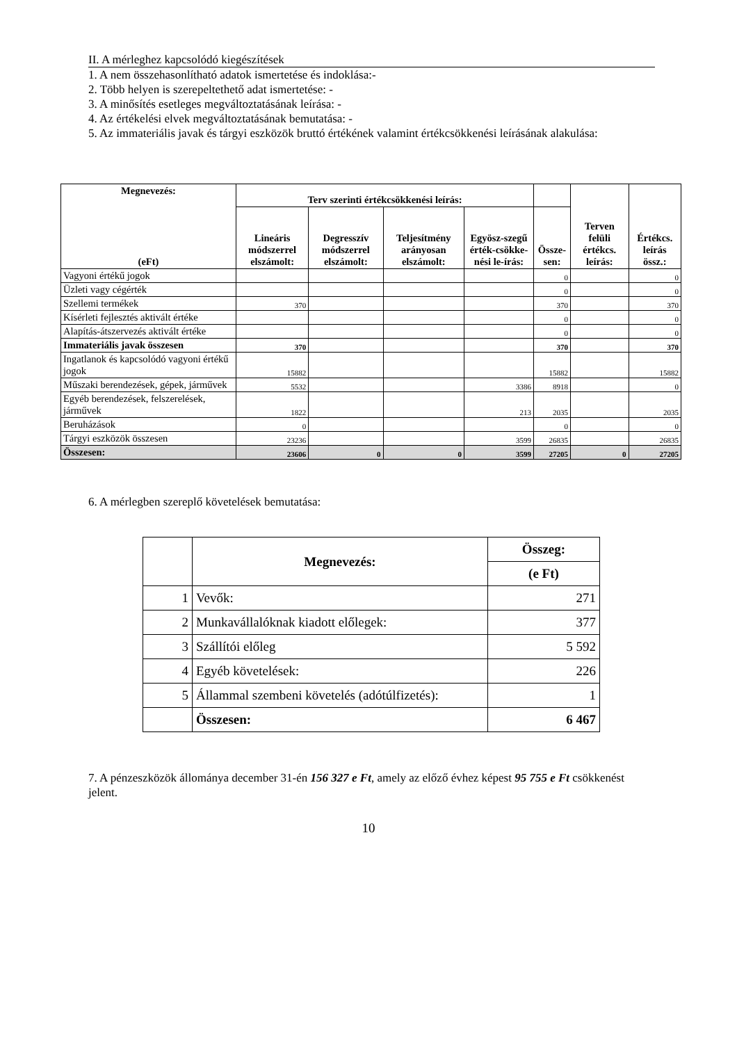II. A mérleghez kapcsolódó kiegészítések
1. A nem összehasonlítható adatok ismertetése és indoklása:-
2. Több helyen is szerepeltethető adat ismertetése: -
3. A minősítés esetleges megváltoztatásának leírása: -
4. Az értékelési elvek megváltoztatásának bemutatása: -
5. Az immateriális javak és tárgyi eszközök bruttó értékének valamint értékcsökkenési leírásának alakulása:
| Megnevezés: (eFt) | Terv szerinti értékcsökkenési leírás: | | | | | Terven felüli értékcs. leírás: | Értékcs. leírás össz.: |
| --- | --- | --- | --- | --- | --- | --- | --- |
| | Lineáris módszerrel elszámolt: | Degresszív módszerrel elszámolt: | Teljesítmény arányosan elszámolt: | Egyösz-szegű érték-csökke-nési le-írás: | Össze-sen: | | |
| Vagyoni értékű jogok | | | | | 0 | | 0 |
| Üzleti vagy cégérték | | | | | 0 | | 0 |
| Szellemi termékek | 370 | | | | 370 | | 370 |
| Kísérleti fejlesztés aktivált értéke | | | | | 0 | | 0 |
| Alapítás-átszervezés aktivált értéke | | | | | 0 | | 0 |
| Immateriális javak összesen | 370 | | | | 370 | | 370 |
| Ingatlanok és kapcsolódó vagyoni értékű jogok | 15882 | | | | 15882 | | 15882 |
| Műszaki berendezések, gépek, járművek | 5532 | | | 3386 | 8918 | | 0 |
| Egyéb berendezések, felszerelések, járművek | 1822 | | | 213 | 2035 | | 2035 |
| Beruházások | 0 | | | | 0 | | 0 |
| Tárgyi eszközök összesen | 23236 | | | 3599 | 26835 | | 26835 |
| Összesen: | 23606 | 0 | 0 | 3599 | 27205 | 0 | 27205 |
6. A mérlegben szereplő követelések bemutatása:
| | Megnevezés: | Összeg: |
| --- | --- | --- |
| | | (e Ft) |
| 1 | Vevők: | 271 |
| 2 | Munkavállalóknak kiadott előlegek: | 377 |
| 3 | Szállítói előleg | 5 592 |
| 4 | Egyéb követelések: | 226 |
| 5 | Állammal szembeni követelés (adótúlfizetés): | 1 |
| | Összesen: | 6 467 |
7. A pénzeszközök állománya december 31-én 156 327 e Ft, amely az előző évhez képest 95 755 e Ft csökkenést jelent.
10